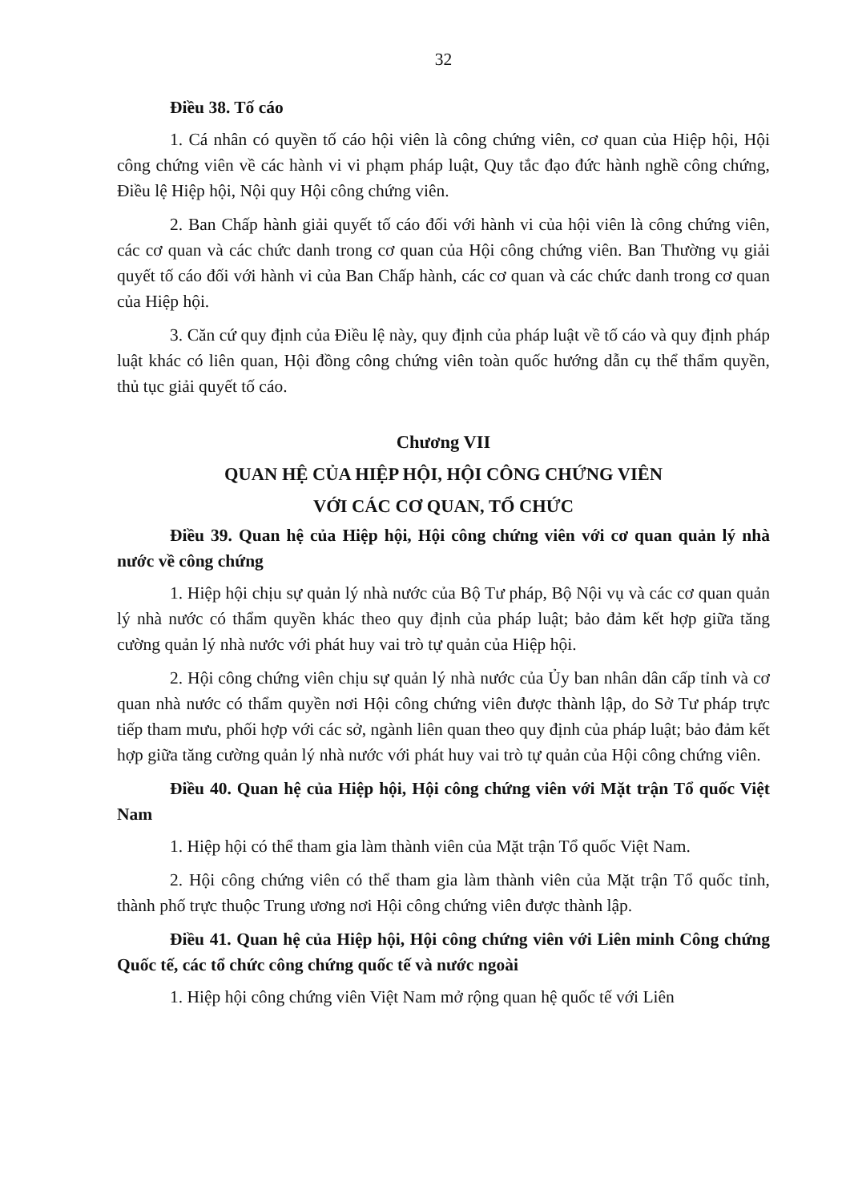32
Điều 38. Tố cáo
1. Cá nhân có quyền tố cáo hội viên là công chứng viên, cơ quan của Hiệp hội, Hội công chứng viên về các hành vi vi phạm pháp luật, Quy tắc đạo đức hành nghề công chứng, Điều lệ Hiệp hội, Nội quy Hội công chứng viên.
2. Ban Chấp hành giải quyết tố cáo đối với hành vi của hội viên là công chứng viên, các cơ quan và các chức danh trong cơ quan của Hội công chứng viên. Ban Thường vụ giải quyết tố cáo đối với hành vi của Ban Chấp hành, các cơ quan và các chức danh trong cơ quan của Hiệp hội.
3. Căn cứ quy định của Điều lệ này, quy định của pháp luật về tố cáo và quy định pháp luật khác có liên quan, Hội đồng công chứng viên toàn quốc hướng dẫn cụ thể thẩm quyền, thủ tục giải quyết tố cáo.
Chương VII
QUAN HỆ CỦA HIỆP HỘI, HỘI CÔNG CHỨNG VIÊN
VỚI CÁC CƠ QUAN, TỔ CHỨC
Điều 39. Quan hệ của Hiệp hội, Hội công chứng viên với cơ quan quản lý nhà nước về công chứng
1. Hiệp hội chịu sự quản lý nhà nước của Bộ Tư pháp, Bộ Nội vụ và các cơ quan quản lý nhà nước có thẩm quyền khác theo quy định của pháp luật; bảo đảm kết hợp giữa tăng cường quản lý nhà nước với phát huy vai trò tự quản của Hiệp hội.
2. Hội công chứng viên chịu sự quản lý nhà nước của Ủy ban nhân dân cấp tỉnh và cơ quan nhà nước có thẩm quyền nơi Hội công chứng viên được thành lập, do Sở Tư pháp trực tiếp tham mưu, phối hợp với các sở, ngành liên quan theo quy định của pháp luật; bảo đảm kết hợp giữa tăng cường quản lý nhà nước với phát huy vai trò tự quản của Hội công chứng viên.
Điều 40. Quan hệ của Hiệp hội, Hội công chứng viên với Mặt trận Tổ quốc Việt Nam
1. Hiệp hội có thể tham gia làm thành viên của Mặt trận Tổ quốc Việt Nam.
2. Hội công chứng viên có thể tham gia làm thành viên của Mặt trận Tổ quốc tỉnh, thành phố trực thuộc Trung ương nơi Hội công chứng viên được thành lập.
Điều 41. Quan hệ của Hiệp hội, Hội công chứng viên với Liên minh Công chứng Quốc tế, các tổ chức công chứng quốc tế và nước ngoài
1. Hiệp hội công chứng viên Việt Nam mở rộng quan hệ quốc tế với Liên